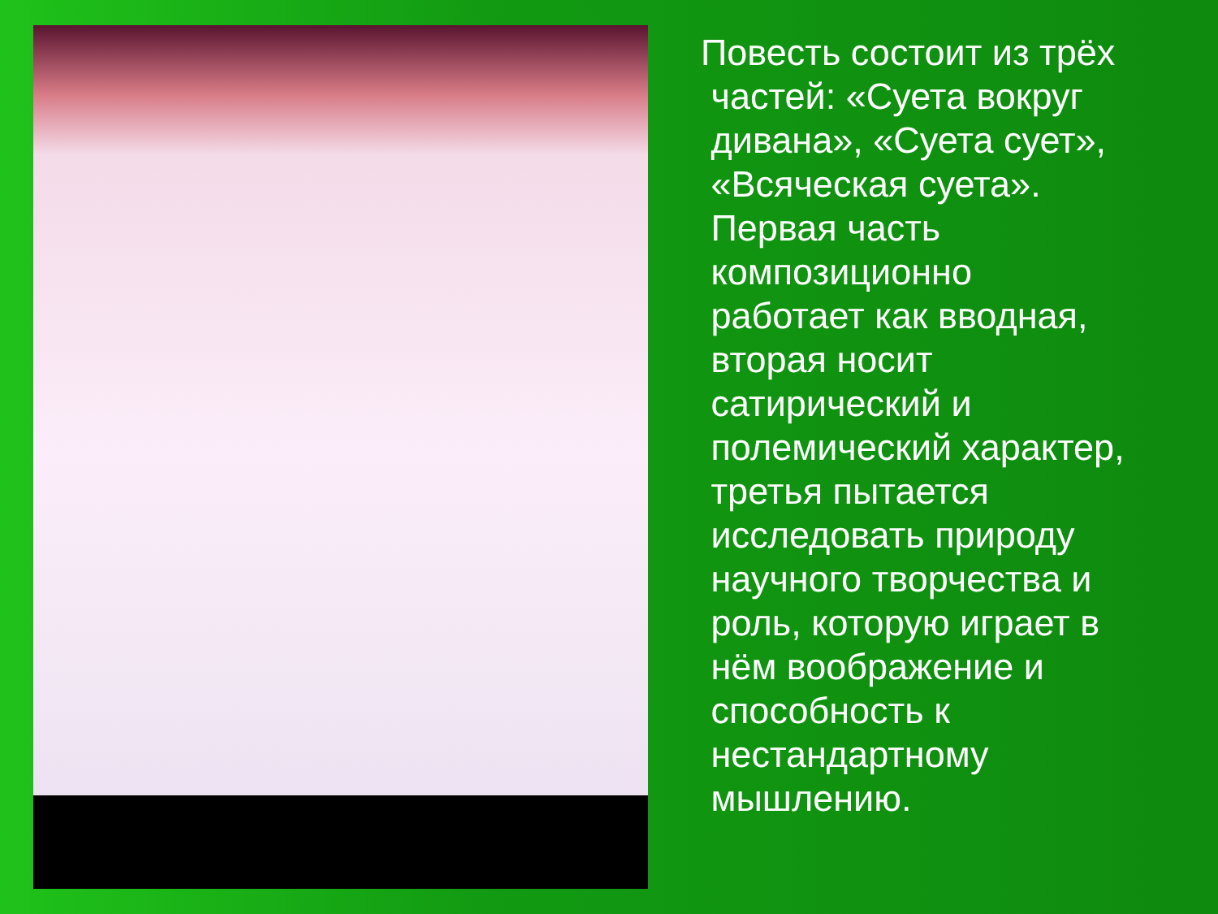Повесть состоит из трёх
частей: «Суета вокруг
дивана», «Суета сует»,
«Всяческая суета».
Первая часть
композиционно
работает как вводная,
вторая носит
сатирический и
полемический характер,
третья пытается
исследовать природу
научного творчества и
роль, которую играет в
нём воображение и
способность к
нестандартному
мышлению.